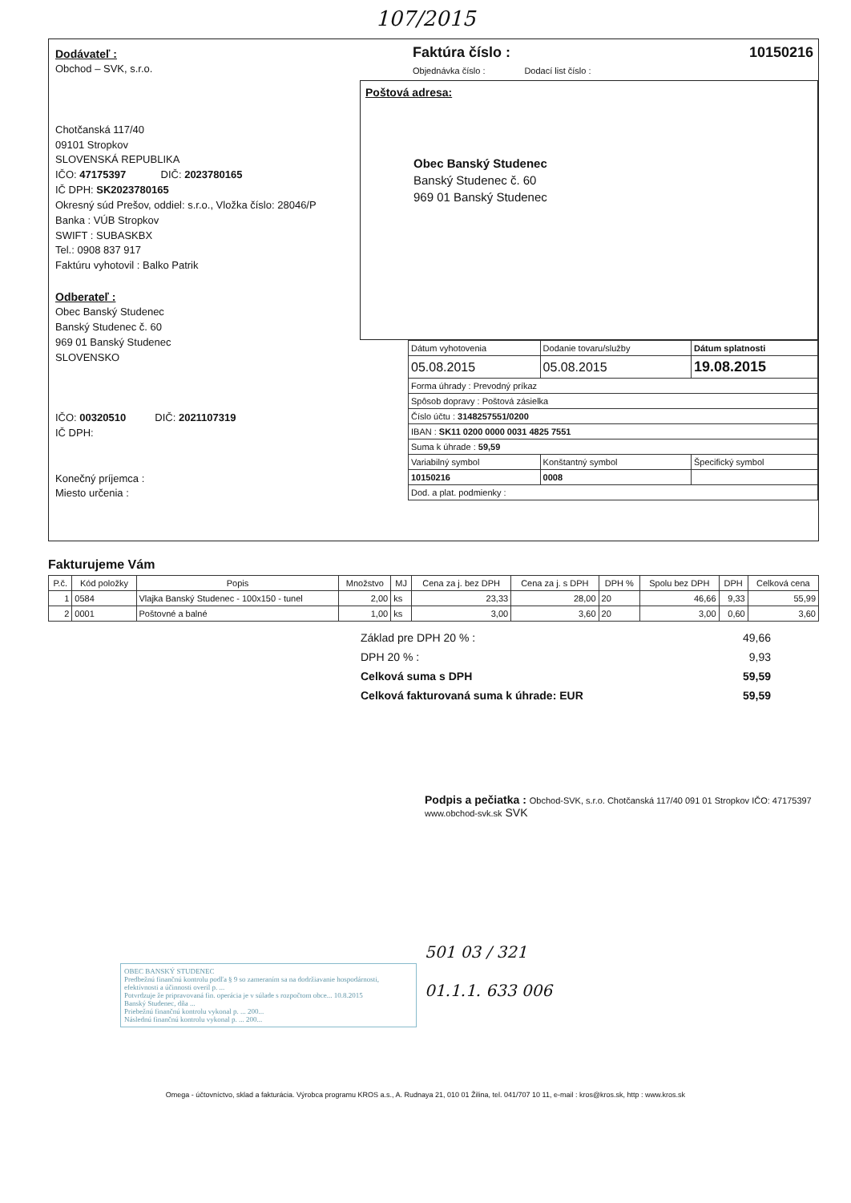107/2015
Dodávateľ :
Obchod – SVK, s.r.o.
Chotčanská 117/40
09101 Stropkov
SLOVENSKÁ REPUBLIKA
IČO: 47175397 DIČ: 2023780165
IČ DPH: SK2023780165
Okresný súd Prešov, oddiel: s.r.o., Vložka číslo: 28046/P
Banka : VÚB Stropkov
SWIFT : SUBASKBX
Tel.: 0908 837 917
Faktúru vyhotovil : Balko Patrik
Odberateľ :
Obec Banský Studenec
Banský Studenec č. 60
969 01 Banský Studenec
SLOVENSKO
IČO: 00320510 DIČ: 2021107319
IČ DPH:
Konečný príjemca :
Miesto určenia :
Faktúra číslo : 10150216
Objednávka číslo : Dodací list číslo :
Poštová adresa:
Obec Banský Studenec
Banský Studenec č. 60
969 01 Banský Studenec
| Dátum vyhotovenia | Dodanie tovaru/služby | Dátum splatnosti |
| 05.08.2015 | 05.08.2015 | 19.08.2015 |
| Forma úhrady : Prevodný príkaz | | |
| Spôsob dopravy : Poštová zásielka | | |
| Číslo účtu : 3148257551/0200 | | |
| IBAN : SK11 0200 0000 0031 4825 7551 | | |
| Suma k úhrade : 59,59 | | |
| Variabilný symbol | Konštantný symbol | Špecifický symbol |
| 10150216 | 0008 | |
| Dod. a plat. podmienky : | | |
Fakturujeme Vám
| P.č. | Kód položky | Popis | Množstvo | MJ | Cena za j. bez DPH | Cena za j. s DPH | DPH % | Spolu bez DPH | DPH | Celková cena |
| --- | --- | --- | --- | --- | --- | --- | --- | --- | --- | --- |
| 1 | 0584 | Vlajka Banský Studenec - 100x150 - tunel | 2,00 | ks | 23,33 | 28,00 | 20 | 46,66 | 9,33 | 55,99 |
| 2 | 0001 | Poštovné a balné | 1,00 | ks | 3,00 | 3,60 | 20 | 3,00 | 0,60 | 3,60 |
Základ pre DPH 20 % : 49,66
DPH 20 % : 9,93
Celková suma s DPH 59,59
Celková fakturovaná suma k úhrade: EUR 59,59
Podpis a pečiatka : Obchod-SVK, s.r.o. Chotčanská 117/40 091 01 Stropkov IČO: 47175397 www.obchod-svk.sk SVK
OBEC BANSKÝ STUDENEC
Predbežnú finančnú kontrolu podľa § 9 so zameraním sa na dodržiavanie hospodárnosti, efektívnosti a účinnosti overil p. ...
Potvrdzuje že pripravovaná fin. operácia je v súlade s rozpočtom obce... 10.8.2015
Banský Studenec, dňa ...
Priebežnú finančnú kontrolu vykonal p. ... 200...
Následnú finančnú kontrolu vykonal p. ... 200...
501 03 / 321
01.1.1. 633 006
Omega - účtovníctvo, sklad a fakturácia. Výrobca programu KROS a.s., A. Rudnaya 21, 010 01 Žilina, tel. 041/707 10 11, e-mail : kros@kros.sk, http : www.kros.sk